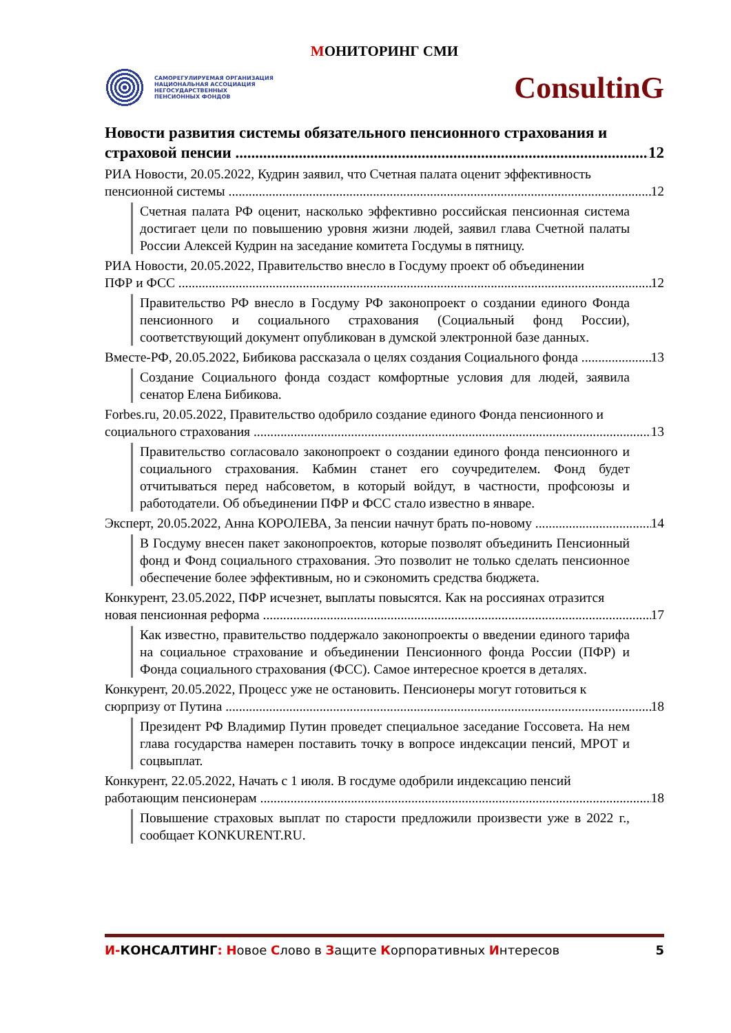МОНИТОРИНГ СМИ
САМОРЕГУЛИРУЕМАЯ ОРГАНИЗАЦИЯ
НАЦИОНАЛЬНАЯ АССОЦИАЦИЯ
НЕГОСУДАРСТВЕННЫХ
ПЕНСИОННЫХ ФОНДОВ
ConsultinG
Новости развития системы обязательного пенсионного страхования и
страховой пенсии 12
РИА Новости, 20.05.2022, Кудрин заявил, что Счетная палата оценит эффективность
пенсионной системы 12
Счетная палата РФ оценит, насколько эффективно российская пенсионная система достигает цели по повышению уровня жизни людей, заявил глава Счетной палаты России Алексей Кудрин на заседание комитета Госдумы в пятницу.
РИА Новости, 20.05.2022, Правительство внесло в Госдуму проект об объединении
ПФР и ФСС 12
Правительство РФ внесло в Госдуму РФ законопроект о создании единого Фонда пенсионного и социального страхования (Социальный фонд России), соответствующий документ опубликован в думской электронной базе данных.
Вместе-РФ, 20.05.2022, Бибикова рассказала о целях создания Социального фонда 13
Создание Социального фонда создаст комфортные условия для людей, заявила сенатор Елена Бибикова.
Forbes.ru, 20.05.2022, Правительство одобрило создание единого Фонда пенсионного и
социального страхования 13
Правительство согласовало законопроект о создании единого фонда пенсионного и социального страхования. Кабмин станет его соучредителем. Фонд будет отчитываться перед набсоветом, в который войдут, в частности, профсоюзы и работодатели. Об объединении ПФР и ФСС стало известно в январе.
Эксперт, 20.05.2022, Анна КОРОЛЕВА, За пенсии начнут брать по-новому 14
В Госдуму внесен пакет законопроектов, которые позволят объединить Пенсионный фонд и Фонд социального страхования. Это позволит не только сделать пенсионное обеспечение более эффективным, но и сэкономить средства бюджета.
Конкурент, 23.05.2022, ПФР исчезнет, выплаты повысятся. Как на россиянах отразится
новая пенсионная реформа 17
Как известно, правительство поддержало законопроекты о введении единого тарифа на социальное страхование и объединении Пенсионного фонда России (ПФР) и Фонда социального страхования (ФСС). Самое интересное кроется в деталях.
Конкурент, 20.05.2022, Процесс уже не остановить. Пенсионеры могут готовиться к
сюрпризу от Путина 18
Президент РФ Владимир Путин проведет специальное заседание Госсовета. На нем глава государства намерен поставить точку в вопросе индексации пенсий, МРОТ и соцвыплат.
Конкурент, 22.05.2022, Начать с 1 июля. В госдуме одобрили индексацию пенсий
работающим пенсионерам 18
Повышение страховых выплат по старости предложили произвести уже в 2022 г., сообщает KONKURENT.RU.
И-КОНСАЛТИНГ: Новое Слово в Защите Корпоративных Интересов 5